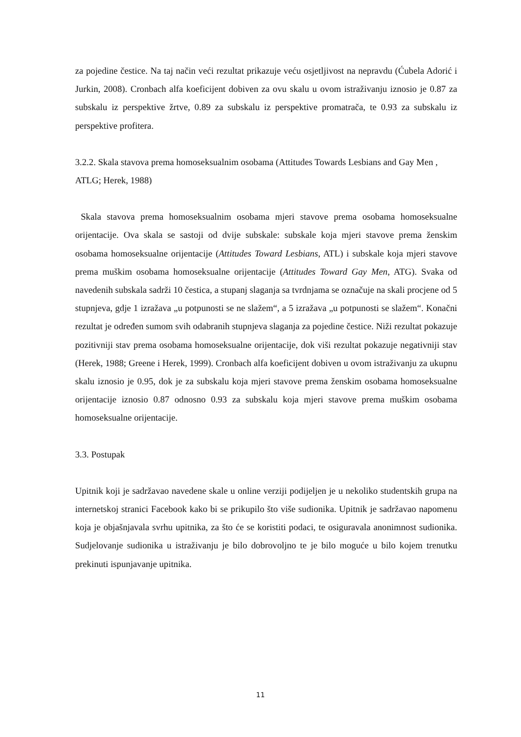za pojedine čestice. Na taj način veći rezultat prikazuje veću osjetljivost na nepravdu (Ćubela Adorić i Jurkin, 2008). Cronbach alfa koeficijent dobiven za ovu skalu u ovom istraživanju iznosio je 0.87 za subskalu iz perspektive žrtve, 0.89 za subskalu iz perspektive promatrača, te 0.93 za subskalu iz perspektive profitera.
3.2.2. Skala stavova prema homoseksualnim osobama (Attitudes Towards Lesbians and Gay Men , ATLG; Herek, 1988)
Skala stavova prema homoseksualnim osobama mjeri stavove prema osobama homoseksualne orijentacije. Ova skala se sastoji od dvije subskale: subskale koja mjeri stavove prema ženskim osobama homoseksualne orijentacije (Attitudes Toward Lesbians, ATL) i subskale koja mjeri stavove prema muškim osobama homoseksualne orijentacije (Attitudes Toward Gay Men, ATG). Svaka od navedenih subskala sadrži 10 čestica, a stupanj slaganja sa tvrdnjama se označuje na skali procjene od 5 stupnjeva, gdje 1 izražava „u potpunosti se ne slažem“, a 5 izražava „u potpunosti se slažem“. Konačni rezultat je određen sumom svih odabranih stupnjeva slaganja za pojedine čestice. Niži rezultat pokazuje pozitivniji stav prema osobama homoseksualne orijentacije, dok viši rezultat pokazuje negativniji stav (Herek, 1988; Greene i Herek, 1999). Cronbach alfa koeficijent dobiven u ovom istraživanju za ukupnu skalu iznosio je 0.95, dok je za subskalu koja mjeri stavove prema ženskim osobama homoseksualne orijentacije iznosio 0.87 odnosno 0.93 za subskalu koja mjeri stavove prema muškim osobama homoseksualne orijentacije.
3.3. Postupak
Upitnik koji je sadržavao navedene skale u online verziji podijeljen je u nekoliko studentskih grupa na internetskoj stranici Facebook kako bi se prikupilo što više sudionika. Upitnik je sadržavao napomenu koja je objašnjavala svrhu upitnika, za što će se koristiti podaci, te osiguravala anonimnost sudionika. Sudjelovanje sudionika u istraživanju je bilo dobrovoljno te je bilo moguće u bilo kojem trenutku prekinuti ispunjavanje upitnika.
11